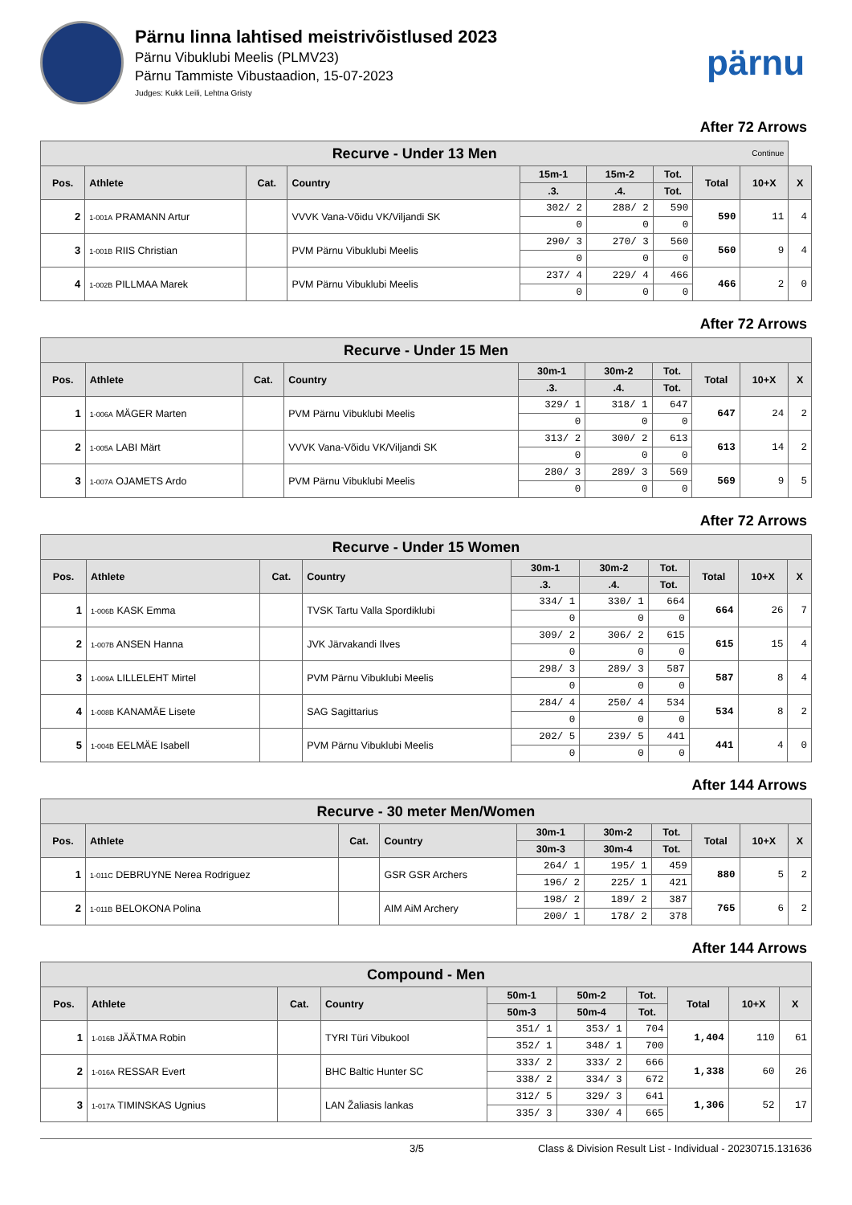Pärnu linna lahtised meistrivõistlused 2023
Pärnu Vibuklubi Meelis (PLMV23)
Pärnu Tammiste Vibustaadion, 15-07-2023
Judges: Kukk Leili, Lehtna Gristy
pärnu
After 72 Arrows
| Recurve - Under 13 Men Continue | | | | | | | | | |
| --- | --- | --- | --- | --- | --- | --- | --- | --- | --- |
| Pos. | Athlete | Cat. | Country | 15m-1 | 15m-2 | Tot. | Total | 10+X | X |
| | | | | .3. | .4. | Tot. | | | |
| 2 | 1-001A PRAMANN Artur | | VVVK Vana-Võidu VK/Viljandi SK | 302/ 2 | 288/ 2 | 590 | 590 | 11 | 4 |
| | | | | 0 | 0 | 0 | | | |
| 3 | 1-001B RIIS Christian | | PVM Pärnu Vibuklubi Meelis | 290/ 3 | 270/ 3 | 560 | 560 | 9 | 4 |
| | | | | 0 | 0 | 0 | | | |
| 4 | 1-002B PILLMAA Marek | | PVM Pärnu Vibuklubi Meelis | 237/ 4 | 229/ 4 | 466 | 466 | 2 | 0 |
| | | | | 0 | 0 | 0 | | | |
After 72 Arrows
| Recurve - Under 15 Men | | | | | | | | | |
| --- | --- | --- | --- | --- | --- | --- | --- | --- | --- |
| Pos. | Athlete | Cat. | Country | 30m-1 | 30m-2 | Tot. | Total | 10+X | X |
| | | | | .3. | .4. | Tot. | | | |
| 1 | 1-006A MÄGER Marten | | PVM Pärnu Vibuklubi Meelis | 329/ 1 | 318/ 1 | 647 | 647 | 24 | 2 |
| | | | | 0 | 0 | 0 | | | |
| 2 | 1-005A LABI Märt | | VVVK Vana-Võidu VK/Viljandi SK | 313/ 2 | 300/ 2 | 613 | 613 | 14 | 2 |
| | | | | 0 | 0 | 0 | | | |
| 3 | 1-007A OJAMETS Ardo | | PVM Pärnu Vibuklubi Meelis | 280/ 3 | 289/ 3 | 569 | 569 | 9 | 5 |
| | | | | 0 | 0 | 0 | | | |
After 72 Arrows
| Recurve - Under 15 Women | | | | | | | | | |
| --- | --- | --- | --- | --- | --- | --- | --- | --- | --- |
| Pos. | Athlete | Cat. | Country | 30m-1 | 30m-2 | Tot. | Total | 10+X | X |
| | | | | .3. | .4. | Tot. | | | |
| 1 | 1-006B KASK Emma | | TVSK Tartu Valla Spordiklubi | 334/ 1 | 330/ 1 | 664 | 664 | 26 | 7 |
| | | | | 0 | 0 | 0 | | | |
| 2 | 1-007B ANSEN Hanna | | JVK Järvakandi Ilves | 309/ 2 | 306/ 2 | 615 | 615 | 15 | 4 |
| | | | | 0 | 0 | 0 | | | |
| 3 | 1-009A LILLELEHT Mirtel | | PVM Pärnu Vibuklubi Meelis | 298/ 3 | 289/ 3 | 587 | 587 | 8 | 4 |
| | | | | 0 | 0 | 0 | | | |
| 4 | 1-008B KANAMÄE Lisete | | SAG Sagittarius | 284/ 4 | 250/ 4 | 534 | 534 | 8 | 2 |
| | | | | 0 | 0 | 0 | | | |
| 5 | 1-004B EELMÄE Isabell | | PVM Pärnu Vibuklubi Meelis | 202/ 5 | 239/ 5 | 441 | 441 | 4 | 0 |
| | | | | 0 | 0 | 0 | | | |
After 144 Arrows
| Recurve - 30 meter Men/Women | | | | | | | | | |
| --- | --- | --- | --- | --- | --- | --- | --- | --- | --- |
| Pos. | Athlete | Cat. | Country | 30m-1 | 30m-2 | Tot. | Total | 10+X | X |
| | | | | 30m-3 | 30m-4 | Tot. | | | |
| 1 | 1-011C DEBRUYNE Nerea Rodriguez | | GSR GSR Archers | 264/ 1 | 195/ 1 | 459 | 880 | 5 | 2 |
| | | | | 196/ 2 | 225/ 1 | 421 | | | |
| 2 | 1-011B BELOKONA Polina | | AIM AiM Archery | 198/ 2 | 189/ 2 | 387 | 765 | 6 | 2 |
| | | | | 200/ 1 | 178/ 2 | 378 | | | |
After 144 Arrows
| Compound - Men | | | | | | | | | |
| --- | --- | --- | --- | --- | --- | --- | --- | --- | --- |
| Pos. | Athlete | Cat. | Country | 50m-1 | 50m-2 | Tot. | Total | 10+X | X |
| | | | | 50m-3 | 50m-4 | Tot. | | | |
| 1 | 1-016B JÄÄTMA Robin | | TYRI Türi Vibukool | 351/ 1 | 353/ 1 | 704 | 1,404 | 110 | 61 |
| | | | | 352/ 1 | 348/ 1 | 700 | | | |
| 2 | 1-016A RESSAR Evert | | BHC Baltic Hunter SC | 333/ 2 | 333/ 2 | 666 | 1,338 | 60 | 26 |
| | | | | 338/ 2 | 334/ 3 | 672 | | | |
| 3 | 1-017A TIMINSKAS Ugnius | | LAN Žaliasis lankas | 312/ 5 | 329/ 3 | 641 | 1,306 | 52 | 17 |
| | | | | 335/ 3 | 330/ 4 | 665 | | | |
3/5 Class & Division Result List - Individual - 20230715.131636